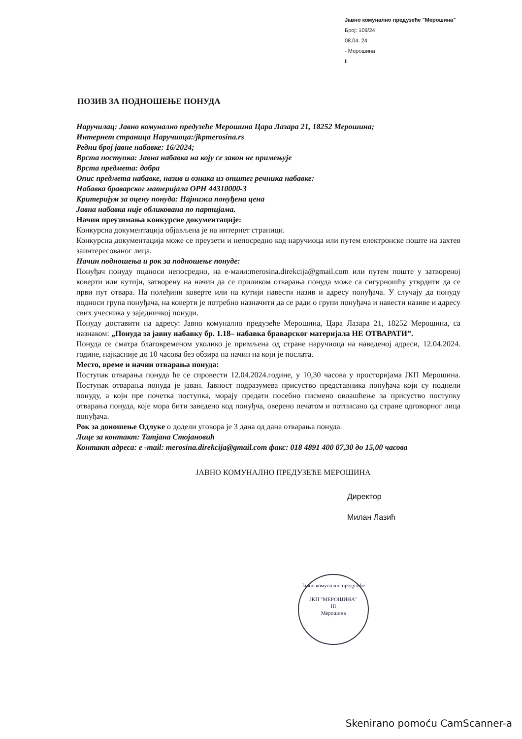Јавно комунално предузеће "Мерошина"
Број: 109/24
08.04. 24
- Мерошина
II
ПОЗИВ ЗА ПОДНОШЕЊЕ ПОНУДА
Наручилац: Јавно комунално предузеће Мерошина Цара Лазара 21, 18252 Мерошина;
Интернет страница Наручиоца:/jkpmerosina.rs
Редни број јавне набавке: 16/2024;
Врста поступка: Јавна набавка на коју се закон не примењује
Врста предмета: добра
Опис предмета набавке, назив и ознака из општег речника набавке:
Набавка браварског материјала ОРН 44310000-3
Критеријум за оцену понуда: Најнижа понуђена цена
Јавна набавка није обликована по партијама.
Начин преузимања конкурсне документације:
Конкурсна документација објављена је на интернет страници.
Конкурсна документација може се преузети и непосредно код наручиоца или путем електронске поште на захтев заинтересованог лица.
Начин подношења и рок за подношење понуде:
Понуђач понуду подноси непосредно, на е-маил:merosina.direkcija@gmail.com или путем поште у затвореној коверти или кутији, затворену на начин да се приликом отварања понуда може са сигурношћу утврдити да се први пут отвара. На полеђини коверте или на кутији навести назив и адресу понуђача. У случају да понуду подноси група понуђача, на коверти је потребно назначити да се ради о групи понуђача и навести називе и адресу свих учесника у заједничкој понуди.
Понуду доставити на адресу: Јавно комунално предузеће Мерошина, Цара Лазара 21, 18252 Мерошина, са назнаком: „Понуда за јавну набавку бр. 1.18– набавка браварског материјала НЕ ОТВАРАТИ”.
Понуда се сматра благовременом уколико је примљена од стране наручиоца на наведеној адреси, 12.04.2024. године, најкасније до 10 часова без обзира на начин на који је послата.
Место, време и начин отварања понуда:
Поступак отварања понуда ће се спровести 12.04.2024.године, у 10,30 часова у просторијама ЈКП Мерошина. Поступак отварања понуда је јаван. Јавност подразумева присуство представника понуђача који су поднели понуду, а који пре почетка поступка, морају предати посебно писмено овлашћење за присуство поступку отварања понуда, које мора бити заведено код понуђча, оверено печатом и потписано од стране одговорног лица понуђача.
Рок за доношење Одлуке о додели уговора је 3 дана од дана отварања понуда.
Лице за контакт: Татјана Стојановић
Контакт адреса: е -mail: merosina.direkcija@gmail.com факс: 018 4891 400 07,30 до 15,00 часова
ЈАВНО КОМУНАЛНО ПРЕДУЗЕЋЕ МЕРОШИНА
Директор
Милан Лазић
Јавно комунално предузеће
ЈКП "МЕРОШИНА"
III
Мерошина
Skenirano pomoću CamScanner-a